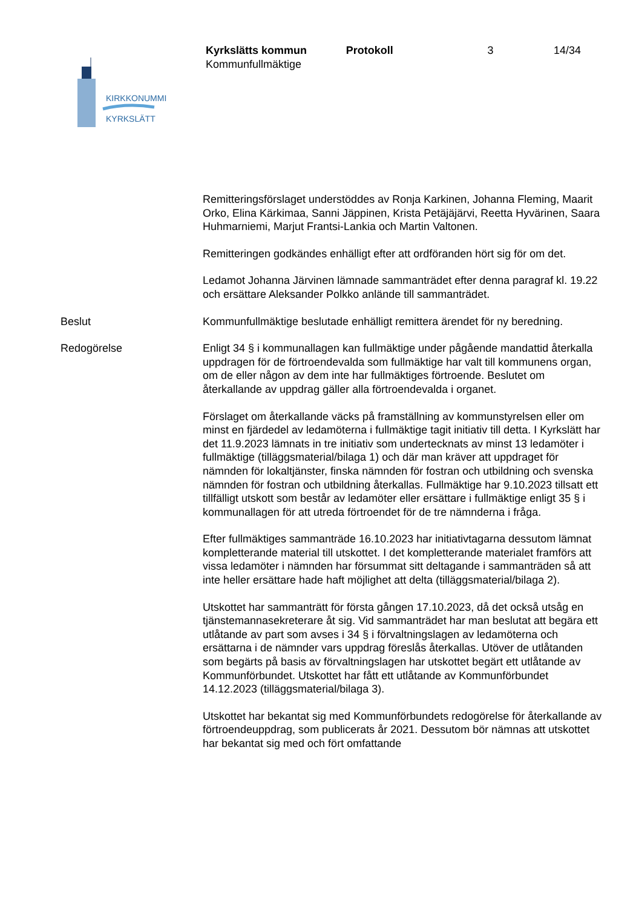Kyrkslätts kommun Protokoll 3 14/34
Kommunfullmäktige
KIRKKONUMMI
KYRKSLÄTT
Remitteringsförslaget understöddes av Ronja Karkinen, Johanna Fleming, Maarit Orko, Elina Kärkimaa, Sanni Jäppinen, Krista Petäjäjärvi, Reetta Hyvärinen, Saara Huhmarniemi, Marjut Frantsi-Lankia och Martin Valtonen.
Remitteringen godkändes enhälligt efter att ordföranden hört sig för om det.
Ledamot Johanna Järvinen lämnade sammanträdet efter denna paragraf kl. 19.22 och ersättare Aleksander Polkko anlände till sammanträdet.
Beslut Kommunfullmäktige beslutade enhälligt remittera ärendet för ny beredning.
Redogörelse Enligt 34 § i kommunallagen kan fullmäktige under pågående mandattid återkalla uppdragen för de förtroendevalda som fullmäktige har valt till kommunens organ, om de eller någon av dem inte har fullmäktiges förtroende. Beslutet om återkallande av uppdrag gäller alla förtroendevalda i organet.
Förslaget om återkallande väcks på framställning av kommunstyrelsen eller om minst en fjärdedel av ledamöterna i fullmäktige tagit initiativ till detta. I Kyrkslätt har det 11.9.2023 lämnats in tre initiativ som undertecknats av minst 13 ledamöter i fullmäktige (tilläggsmaterial/bilaga 1) och där man kräver att uppdraget för nämnden för lokaltjänster, finska nämnden för fostran och utbildning och svenska nämnden för fostran och utbildning återkallas. Fullmäktige har 9.10.2023 tillsatt ett tillfälligt utskott som består av ledamöter eller ersättare i fullmäktige enligt 35 § i kommunallagen för att utreda förtroendet för de tre nämnderna i fråga.
Efter fullmäktiges sammanträde 16.10.2023 har initiativtagarna dessutom lämnat kompletterande material till utskottet. I det kompletterande materialet framförs att vissa ledamöter i nämnden har försummat sitt deltagande i sammanträden så att inte heller ersättare hade haft möjlighet att delta (tilläggsmaterial/bilaga 2).
Utskottet har sammanträtt för första gången 17.10.2023, då det också utsåg en tjänstemannasekreterare åt sig. Vid sammanträdet har man beslutat att begära ett utlåtande av part som avses i 34 § i förvaltningslagen av ledamöterna och ersättarna i de nämnder vars uppdrag föreslås återkallas. Utöver de utlåtanden som begärts på basis av förvaltningslagen har utskottet begärt ett utlåtande av Kommunförbundet. Utskottet har fått ett utlåtande av Kommunförbundet 14.12.2023 (tilläggsmaterial/bilaga 3).
Utskottet har bekantat sig med Kommunförbundets redogörelse för återkallande av förtroendeuppdrag, som publicerats år 2021. Dessutom bör nämnas att utskottet har bekantat sig med och fört omfattande